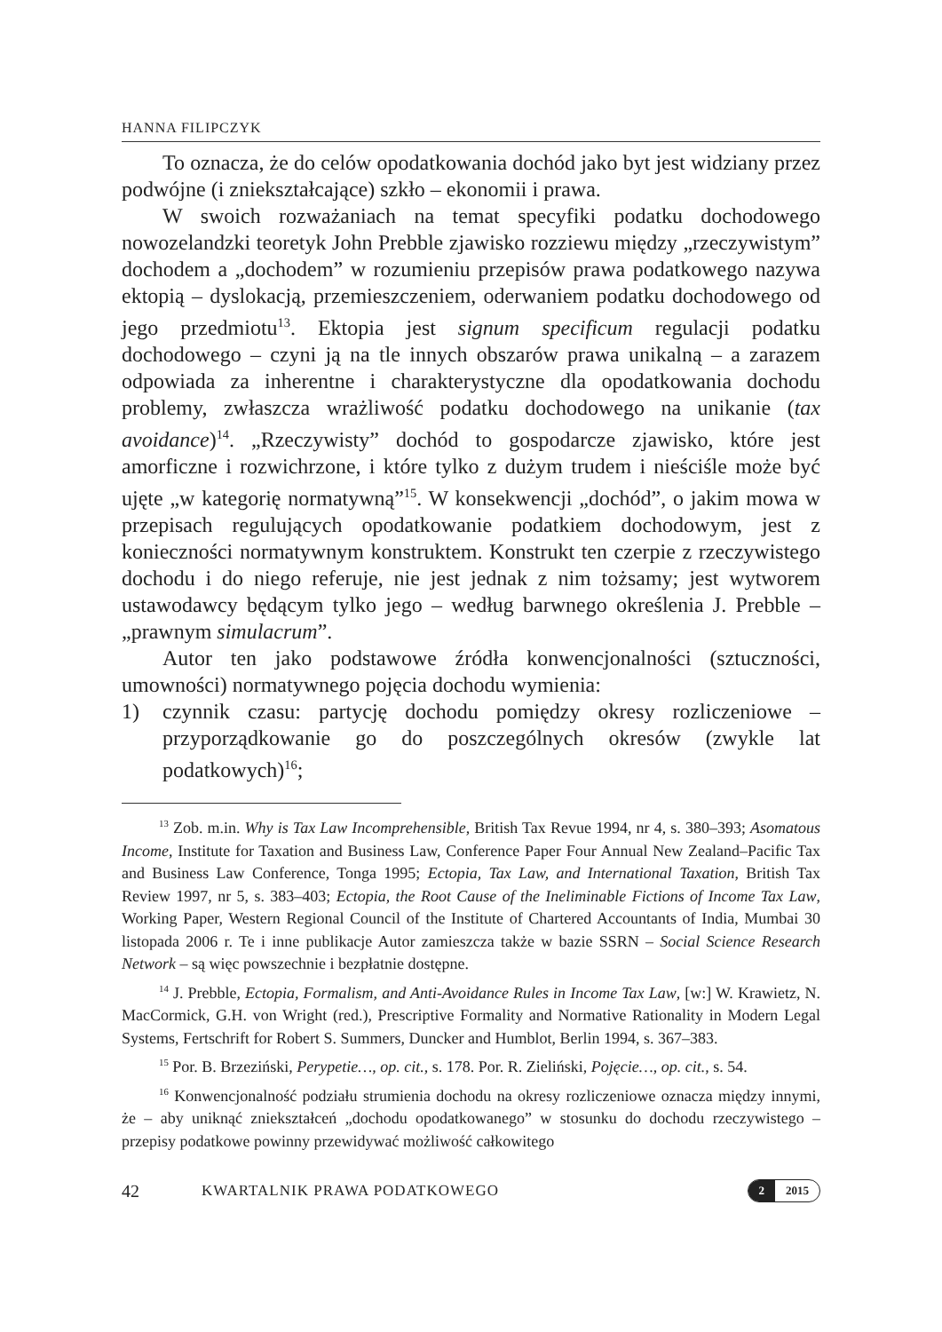HANNA FILIPCZYK
To oznacza, że do celów opodatkowania dochód jako byt jest widziany przez podwójne (i zniekształcające) szkło – ekonomii i prawa.
W swoich rozważaniach na temat specyfiki podatku dochodowego nowozelandzki teoretyk John Prebble zjawisko rozziewu między „rzeczywistym” dochodem a „dochodem” w rozumieniu przepisów prawa podatkowego nazywa ektopią – dyslokacją, przemieszczeniem, oderwaniem podatku dochodowego od jego przedmiotu<sup>13</sup>. Ektopia jest signum specificum regulacji podatku dochodowego – czyni ją na tle innych obszarów prawa unikalną – a zarazem odpowiada za inherentne i charakterystyczne dla opodatkowania dochodu problemy, zwłaszcza wrażliwość podatku dochodowego na unikanie (tax avoidance)<sup>14</sup>. „Rzeczywisty” dochód to gospodarcze zjawisko, które jest amorficzne i rozwichrzone, i które tylko z dużym trudem i nieściśle może być ujęte „w kategorię normatywną”<sup>15</sup>. W konsekwencji „dochód”, o jakim mowa w przepisach regulujących opodatkowanie podatkiem dochodowym, jest z konieczności normatywnym konstruktem. Konstrukt ten czerpie z rzeczywistego dochodu i do niego referuje, nie jest jednak z nim tożsamy; jest wytworem ustawodawcy będącym tylko jego – według barwnego określenia J. Prebble – „prawnym simulacrum”.
Autor ten jako podstawowe źródła konwencjonalności (sztuczności, umowności) normatywnego pojęcia dochodu wymienia:
1) czynnik czasu: partycję dochodu pomiędzy okresy rozliczeniowe – przyporządkowanie go do poszczególnych okresów (zwykle lat podatkowych)<sup>16</sup>;
<sup>13</sup> Zob. m.in. Why is Tax Law Incomprehensible, British Tax Revue 1994, nr 4, s. 380–393; Asomatous Income, Institute for Taxation and Business Law, Conference Paper Four Annual New Zealand–Pacific Tax and Business Law Conference, Tonga 1995; Ectopia, Tax Law, and International Taxation, British Tax Review 1997, nr 5, s. 383–403; Ectopia, the Root Cause of the Ineliminable Fictions of Income Tax Law, Working Paper, Western Regional Council of the Institute of Chartered Accountants of India, Mumbai 30 listopada 2006 r. Te i inne publikacje Autor zamieszcza także w bazie SSRN – Social Science Research Network – są więc powszechnie i bezpłatnie dostępne.
<sup>14</sup> J. Prebble, Ectopia, Formalism, and Anti-Avoidance Rules in Income Tax Law, [w:] W. Krawietz, N. MacCormick, G.H. von Wright (red.), Prescriptive Formality and Normative Rationality in Modern Legal Systems, Fertschrift for Robert S. Summers, Duncker and Humblot, Berlin 1994, s. 367–383.
<sup>15</sup> Por. B. Brzeziński, Perypetie…, op. cit., s. 178. Por. R. Zieliński, Pojęcie…, op. cit., s. 54.
<sup>16</sup> Konwencjonalność podziału strumienia dochodu na okresy rozliczeniowe oznacza między innymi, że – aby uniknąć zniekształceń „dochodu opodatkowanego” w stosunku do dochodu rzeczywistego – przepisy podatkowe powinny przewidywać możliwość całkowitego
42 KWARTALNIK PRAWA PODATKOWEGO 2 2015